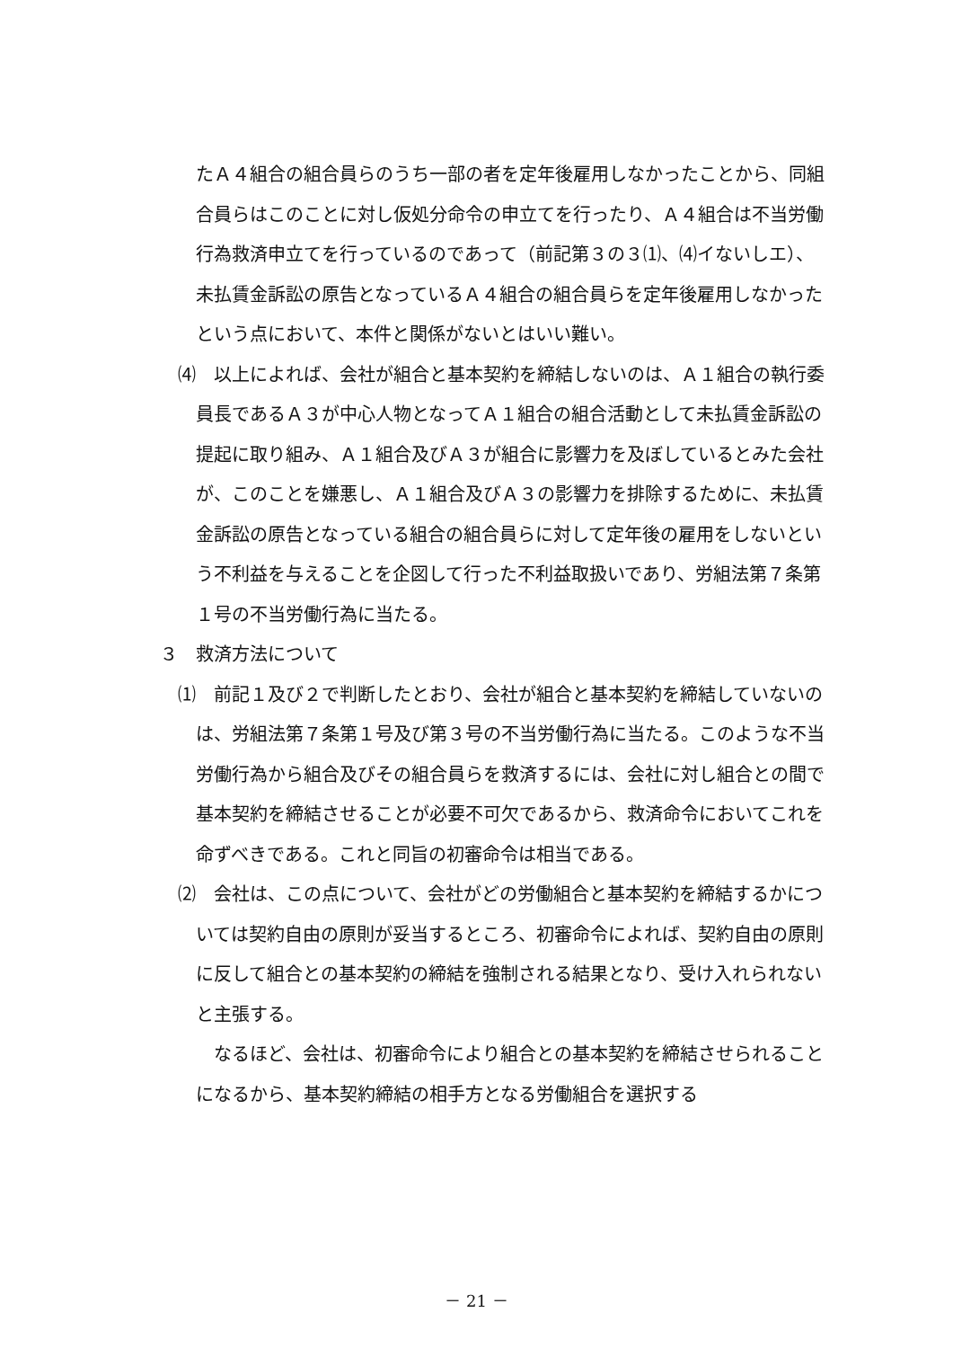たＡ４組合の組合員らのうち一部の者を定年後雇用しなかったことから、同組合員らはこのことに対し仮処分命令の申立てを行ったり、Ａ４組合は不当労働行為救済申立てを行っているのであって（前記第３の３⑴、⑷イないしエ）、未払賃金訴訟の原告となっているＡ４組合の組合員らを定年後雇用しなかったという点において、本件と関係がないとはいい難い。
⑷　以上によれば、会社が組合と基本契約を締結しないのは、Ａ１組合の執行委員長であるＡ３が中心人物となってＡ１組合の組合活動として未払賃金訴訟の提起に取り組み、Ａ１組合及びＡ３が組合に影響力を及ぼしているとみた会社が、このことを嫌悪し、Ａ１組合及びＡ３の影響力を排除するために、未払賃金訴訟の原告となっている組合の組合員らに対して定年後の雇用をしないという不利益を与えることを企図して行った不利益取扱いであり、労組法第７条第１号の不当労働行為に当たる。
３　救済方法について
⑴　前記１及び２で判断したとおり、会社が組合と基本契約を締結していないのは、労組法第７条第１号及び第３号の不当労働行為に当たる。このような不当労働行為から組合及びその組合員らを救済するには、会社に対し組合との間で基本契約を締結させることが必要不可欠であるから、救済命令においてこれを命ずべきである。これと同旨の初審命令は相当である。
⑵　会社は、この点について、会社がどの労働組合と基本契約を締結するかについては契約自由の原則が妥当するところ、初審命令によれば、契約自由の原則に反して組合との基本契約の締結を強制される結果となり、受け入れられないと主張する。
なるほど、会社は、初審命令により組合との基本契約を締結させられることになるから、基本契約締結の相手方となる労働組合を選択する
－ 21 －